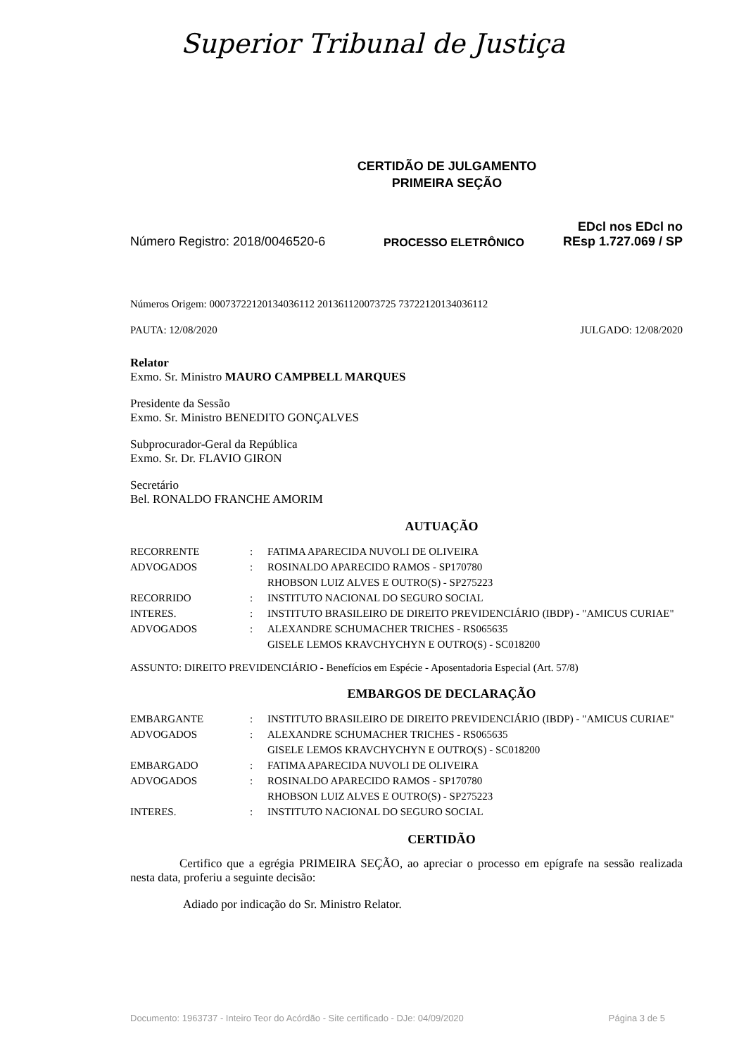Superior Tribunal de Justiça
CERTIDÃO DE JULGAMENTO
PRIMEIRA SEÇÃO
Número Registro: 2018/0046520-6
PROCESSO ELETRÔNICO
EDcl nos EDcl no
REsp 1.727.069 / SP
Números Origem: 00073722120134036112 201361120073725 73722120134036112
PAUTA: 12/08/2020 JULGADO: 12/08/2020
Relator
Exmo. Sr. Ministro MAURO CAMPBELL MARQUES
Presidente da Sessão
Exmo. Sr. Ministro BENEDITO GONÇALVES
Subprocurador-Geral da República
Exmo. Sr. Dr. FLAVIO GIRON
Secretário
Bel. RONALDO FRANCHE AMORIM
AUTUAÇÃO
| RECORRENTE | : | FATIMA APARECIDA NUVOLI DE OLIVEIRA |
| ADVOGADOS | : | ROSINALDO APARECIDO RAMOS - SP170780 RHOBSON LUIZ ALVES E OUTRO(S) - SP275223 |
| RECORRIDO | : | INSTITUTO NACIONAL DO SEGURO SOCIAL |
| INTERES. | : | INSTITUTO BRASILEIRO DE DIREITO PREVIDENCIÁRIO (IBDP) - "AMICUS CURIAE" |
| ADVOGADOS | : | ALEXANDRE SCHUMACHER TRICHES - RS065635 GISELE LEMOS KRAVCHYCHYN E OUTRO(S) - SC018200 |
ASSUNTO: DIREITO PREVIDENCIÁRIO - Benefícios em Espécie - Aposentadoria Especial (Art. 57/8)
EMBARGOS DE DECLARAÇÃO
| EMBARGANTE | : | INSTITUTO BRASILEIRO DE DIREITO PREVIDENCIÁRIO (IBDP) - "AMICUS CURIAE" |
| ADVOGADOS | : | ALEXANDRE SCHUMACHER TRICHES - RS065635 GISELE LEMOS KRAVCHYCHYN E OUTRO(S) - SC018200 |
| EMBARGADO | : | FATIMA APARECIDA NUVOLI DE OLIVEIRA |
| ADVOGADOS | : | ROSINALDO APARECIDO RAMOS - SP170780 RHOBSON LUIZ ALVES E OUTRO(S) - SP275223 |
| INTERES. | : | INSTITUTO NACIONAL DO SEGURO SOCIAL |
CERTIDÃO
Certifico que a egrégia PRIMEIRA SEÇÃO, ao apreciar o processo em epígrafe na sessão realizada nesta data, proferiu a seguinte decisão:
Adiado por indicação do Sr. Ministro Relator.
Documento: 1963737 - Inteiro Teor do Acórdão - Site certificado - DJe: 04/09/2020 Página 3 de 5